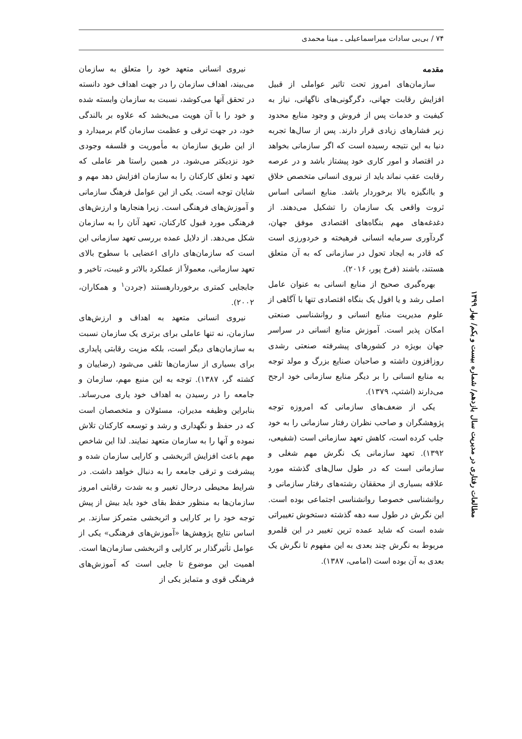۷۴ / بی‌بی سادات میراسماعیلی ـ مینا محمدی
مقدمه
سازمان‌های امروز تحت تاثیر عواملی از قبیل افزایش رقابت جهانی، دگرگونی‌های ناگهانی، نیاز به کیفیت و خدمات پس از فروش و وجود منابع محدود زیر فشارهای زیادی قرار دارند. پس از سال‌ها تجربه دنیا به این نتیجه رسیده است که اگر سازمانی بخواهد در اقتصاد و امور کاری خود پیشتاز باشد و در عرصه رقابت عقب نماند باید از نیروی انسانی متخصص خلاق و باانگیزه بالا برخوردار باشد. منابع انسانی اساس ثروت واقعی یک سازمان را تشکیل می‌دهند. از دغدغه‌های مهم بنگاه‌های اقتصادی موفق جهان، گردآوری سرمایه انسانی فرهیخته و خردورزی است که قادر به ایجاد تحول در سازمانی که به آن متعلق هستند، باشند (فرخ پور، ۲۰۱۶).
بهره‌گیری صحیح از منابع انسانی به عنوان عامل اصلی رشد و یا افول یک بنگاه اقتصادی تنها با آگاهی از علوم مدیریت منابع انسانی و روانشناسی صنعتی امکان پذیر است. آموزش منابع انسانی در سراسر جهان بویژه در کشورهای پیشرفته صنعتی رشدی روزافزون داشته و صاحبان صنایع بزرگ و مولد توجه به منابع انسانی را بر دیگر منابع سازمانی خود ارجح می‌دارند (اشتپ، ۱۳۷۹).
یکی از ضعف‌های سازمانی که امروزه توجه پژوهشگران و صاحب نظران رفتار سازمانی را به خود جلب کرده است، کاهش تعهد سازمانی است (شفیعی، ۱۳۹۲). تعهد سازمانی یک نگرش مهم شغلی و سازمانی است که در طول سال‌های گذشته مورد علاقه بسیاری از محققان رشته‌های رفتار سازمانی و روانشناسی خصوصا روانشناسی اجتماعی بوده است. این نگرش در طول سه دهه گذشته دستخوش تغییراتی شده است که شاید عمده ترین تغییر در این قلمرو مربوط به نگرش چند بعدی به این مفهوم تا نگرش یک بعدی به آن بوده است (امامی، ۱۳۸۷).
نیروی انسانی متعهد خود را متعلق به سازمان می‌بیند، اهداف سازمان را در جهت اهداف خود دانسته در تحقق آنها می‌کوشد، نسبت به سازمان وابسته شده و خود را با آن هویت می‌بخشد که علاوه بر بالندگی خود، در جهت ترقی و عظمت سازمان گام برمیدارد و از این طریق سازمان به مأموریت و فلسفه وجودی خود نزدیکتر می‌شود. در همین راستا هر عاملی که تعهد و تعلق کارکنان را به سازمان افزایش دهد مهم و شایان توجه است. یکی از این عوامل فرهنگ سازمانی و آموزش‌های فرهنگی است. زیرا هنجارها و ارزش‌های فرهنگی مورد قبول کارکنان، تعهد آنان را به سازمان شکل می‌دهد. از دلایل عمده بررسی تعهد سازمانی این است که سازمان‌های دارای اعضایی با سطوح بالای تعهد سازمانی، معمولاً از عملکرد بالاتر و غیبت، تاخیر و جابجایی کمتری برخوردارهستند (جردن<sup>۱</sup> و همکاران، ۲۰۰۲).
نیروی انسانی متعهد به اهداف و ارزش‌های سازمان، نه تنها عاملی برای برتری یک سازمان نسبت به سازمان‌های دیگر است، بلکه مزیت رقابتی پایداری برای بسیاری از سازمان‌ها تلقی می‌شود (رضاییان و کشته گر، ۱۳۸۷). توجه به این منبع مهم، سازمان و جامعه را در رسیدن به اهداف خود یاری می‌رساند. بنابراین وظیفه مدیران، مسئولان و متخصصان است که در حفظ و نگهداری و رشد و توسعه کارکنان تلاش نموده و آنها را به سازمان متعهد نمایند. لذا این شاخص مهم باعث افزایش اثربخشی و کارایی سازمان شده و پیشرفت و ترقی جامعه را به دنبال خواهد داشت. در شرایط محیطی درحال تغییر و به شدت رقابتی امروز سازمان‌ها به منظور حفظ بقای خود باید بیش از پیش توجه خود را بر کارایی و اثربخشی متمرکز سازند. بر اساس نتایج پژوهش‌ها «آموزش‌های فرهنگی» یکی از عوامل تأثیرگذار بر کارایی و اثربخشی سازمان‌ها است. اهمیت این موضوع تا جایی است که آموزش‌های فرهنگی قوی و متمایز یکی از
مطالعات رفتاری در مدیریت سال یازدهم/ شماره بیست و یکم/ بهار ۱۳۹۹